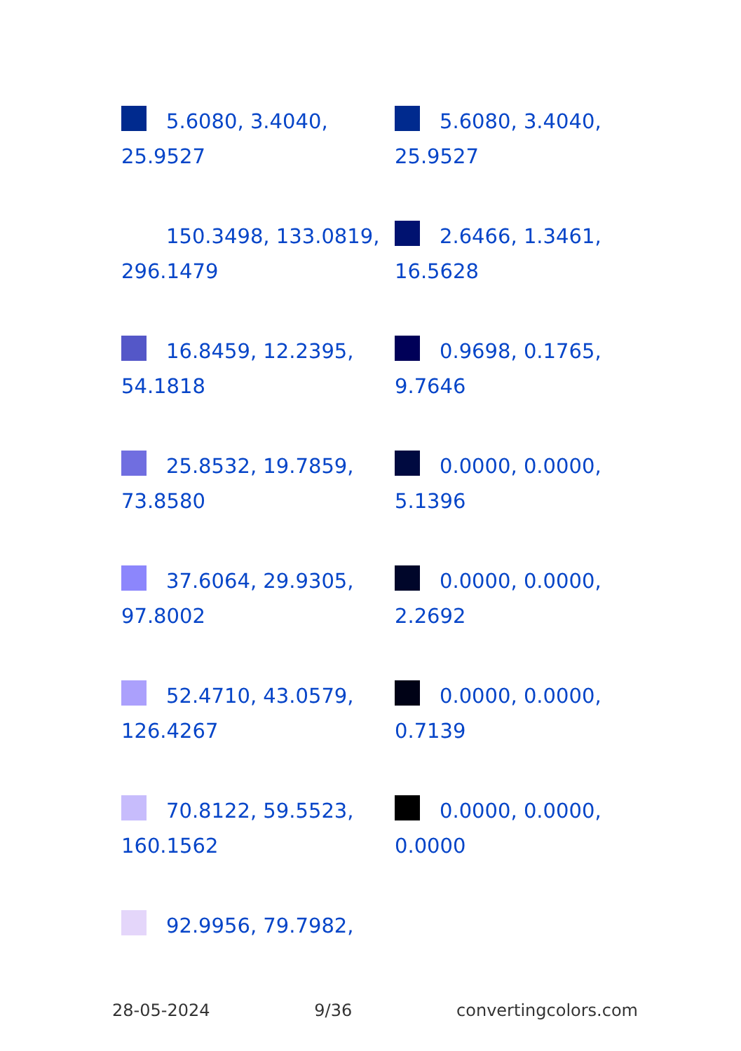5.6080, 3.4040, 25.9527
5.6080, 3.4040, 25.9527
150.3498, 133.0819, 296.1479
2.6466, 1.3461, 16.5628
16.8459, 12.2395, 54.1818
0.9698, 0.1765, 9.7646
25.8532, 19.7859, 73.8580
0.0000, 0.0000, 5.1396
37.6064, 29.9305, 97.8002
0.0000, 0.0000, 2.2692
52.4710, 43.0579, 126.4267
0.0000, 0.0000, 0.7139
70.8122, 59.5523, 160.1562
0.0000, 0.0000, 0.0000
92.9956, 79.7982,
28-05-2024 9/36 convertingcolors.com